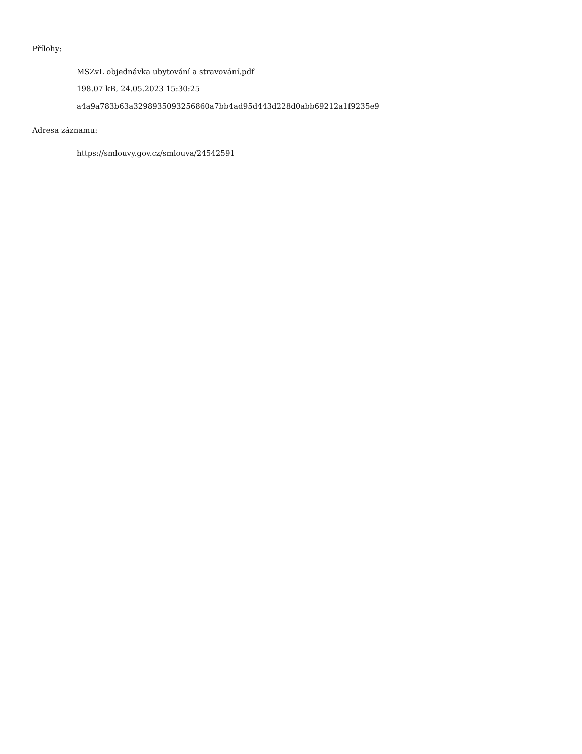Přílohy:
MSZvL objednávka ubytování a stravování.pdf
198.07 kB, 24.05.2023 15:30:25
a4a9a783b63a3298935093256860a7bb4ad95d443d228d0abb69212a1f9235e9
Adresa záznamu:
https://smlouvy.gov.cz/smlouva/24542591